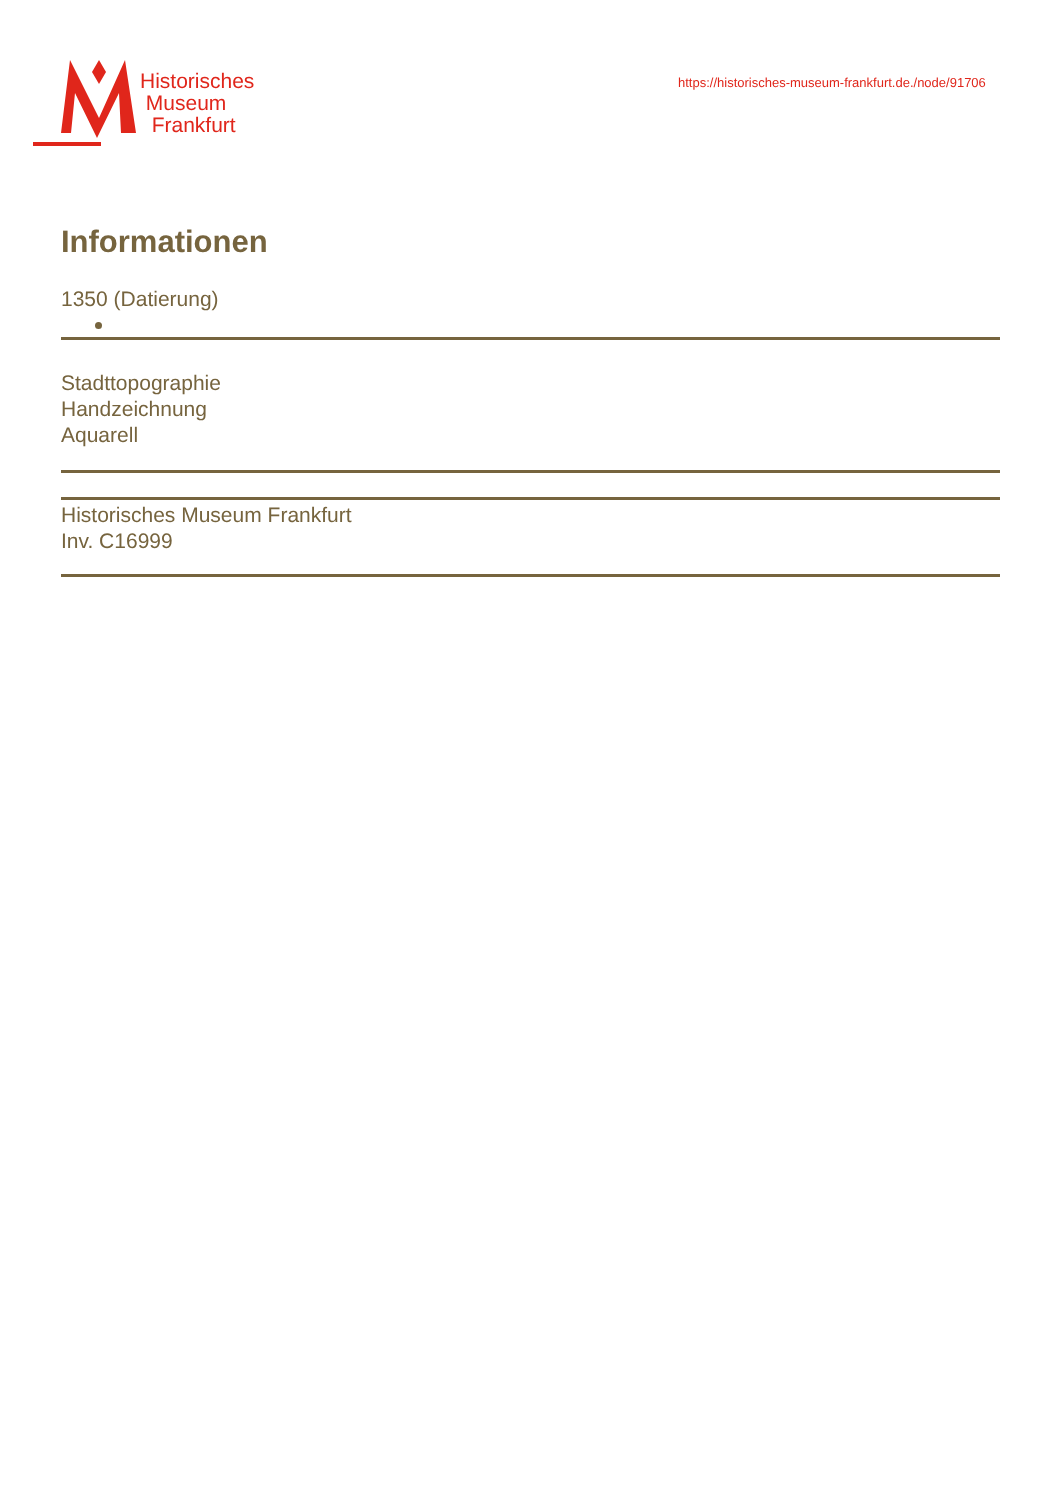Historisches
Museum
Frankfurt
https://historisches-museum-frankfurt.de./node/91706
Informationen
1350 (Datierung)
Stadttopographie
Handzeichnung
Aquarell
Historisches Museum Frankfurt
Inv. C16999